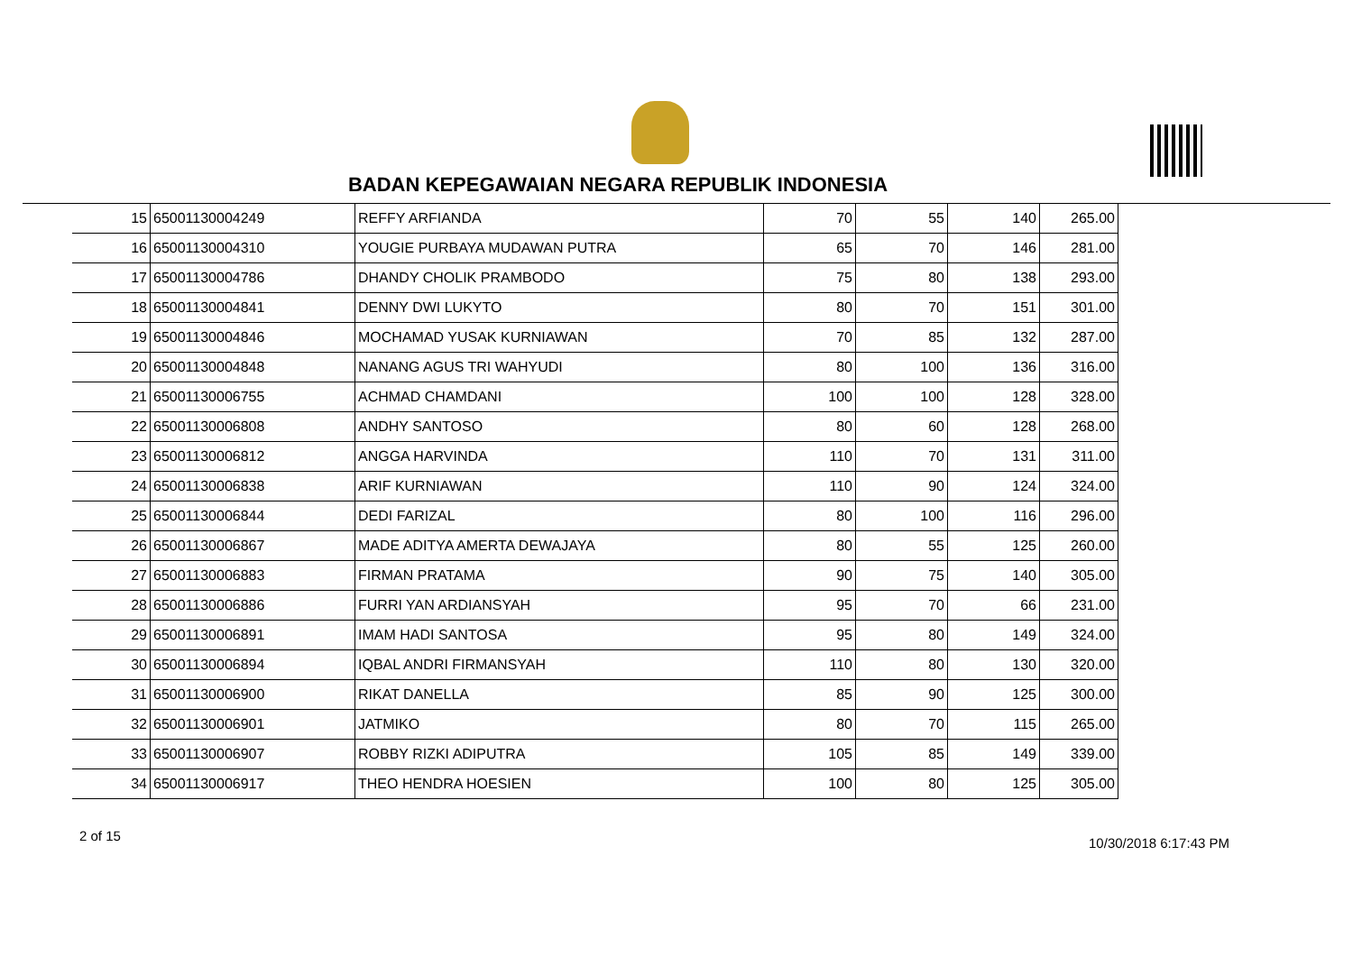BADAN KEPEGAWAIAN NEGARA REPUBLIK INDONESIA
| 15 | 65001130004249 | REFFY ARFIANDA | 70 | 55 | 140 | 265.00 |
| 16 | 65001130004310 | YOUGIE PURBAYA MUDAWAN PUTRA | 65 | 70 | 146 | 281.00 |
| 17 | 65001130004786 | DHANDY CHOLIK PRAMBODO | 75 | 80 | 138 | 293.00 |
| 18 | 65001130004841 | DENNY DWI LUKYTO | 80 | 70 | 151 | 301.00 |
| 19 | 65001130004846 | MOCHAMAD YUSAK KURNIAWAN | 70 | 85 | 132 | 287.00 |
| 20 | 65001130004848 | NANANG AGUS TRI WAHYUDI | 80 | 100 | 136 | 316.00 |
| 21 | 65001130006755 | ACHMAD CHAMDANI | 100 | 100 | 128 | 328.00 |
| 22 | 65001130006808 | ANDHY SANTOSO | 80 | 60 | 128 | 268.00 |
| 23 | 65001130006812 | ANGGA HARVINDA | 110 | 70 | 131 | 311.00 |
| 24 | 65001130006838 | ARIF KURNIAWAN | 110 | 90 | 124 | 324.00 |
| 25 | 65001130006844 | DEDI FARIZAL | 80 | 100 | 116 | 296.00 |
| 26 | 65001130006867 | MADE ADITYA AMERTA DEWAJAYA | 80 | 55 | 125 | 260.00 |
| 27 | 65001130006883 | FIRMAN PRATAMA | 90 | 75 | 140 | 305.00 |
| 28 | 65001130006886 | FURRI YAN ARDIANSYAH | 95 | 70 | 66 | 231.00 |
| 29 | 65001130006891 | IMAM HADI SANTOSA | 95 | 80 | 149 | 324.00 |
| 30 | 65001130006894 | IQBAL ANDRI FIRMANSYAH | 110 | 80 | 130 | 320.00 |
| 31 | 65001130006900 | RIKAT DANELLA | 85 | 90 | 125 | 300.00 |
| 32 | 65001130006901 | JATMIKO | 80 | 70 | 115 | 265.00 |
| 33 | 65001130006907 | ROBBY RIZKI ADIPUTRA | 105 | 85 | 149 | 339.00 |
| 34 | 65001130006917 | THEO HENDRA HOESIEN | 100 | 80 | 125 | 305.00 |
2 of 15 10/30/2018 6:17:43 PM